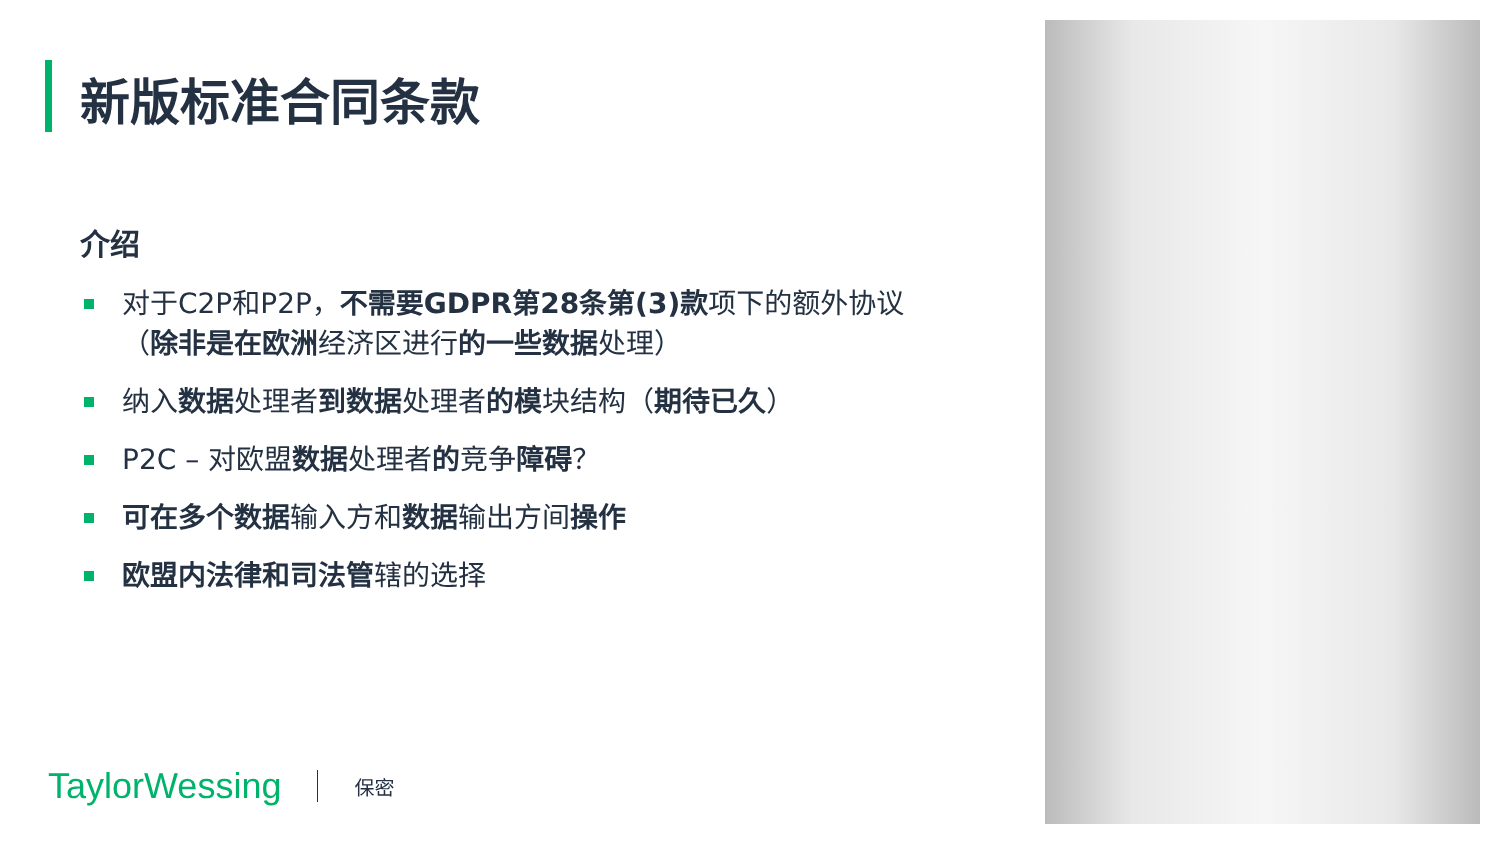新版标准合同条款
介绍
对于C2P和P2P，不需要GDPR第28条第(3)款项下的额外协议（除非是在欧洲经济区进行的一些数据处理）
纳入数据处理者到数据处理者的模块结构（期待已久）
P2C – 对欧盟数据处理者的竞争障碍？
可在多个数据输入方和数据输出方间操作
欧盟内法律和司法管辖的选择
TaylorWessing 保密